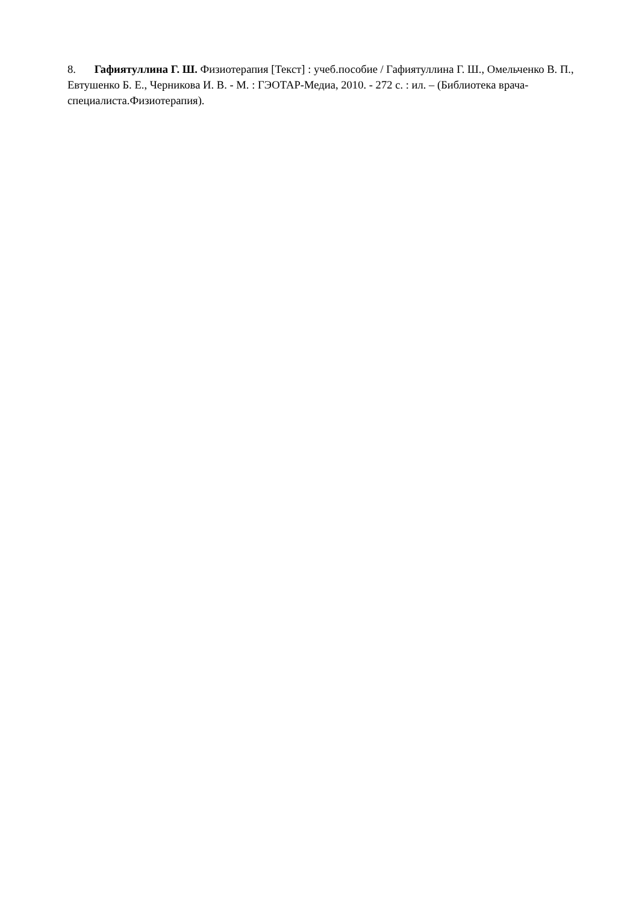8. Гафиятуллина Г. Ш. Физиотерапия [Текст] : учеб.пособие / Гафиятуллина Г. Ш., Омельченко В. П., Евтушенко Б. Е., Черникова И. В. - М. : ГЭОТАР-Медиа, 2010. - 272 с. : ил. – (Библиотека врача-специалиста.Физиотерапия).